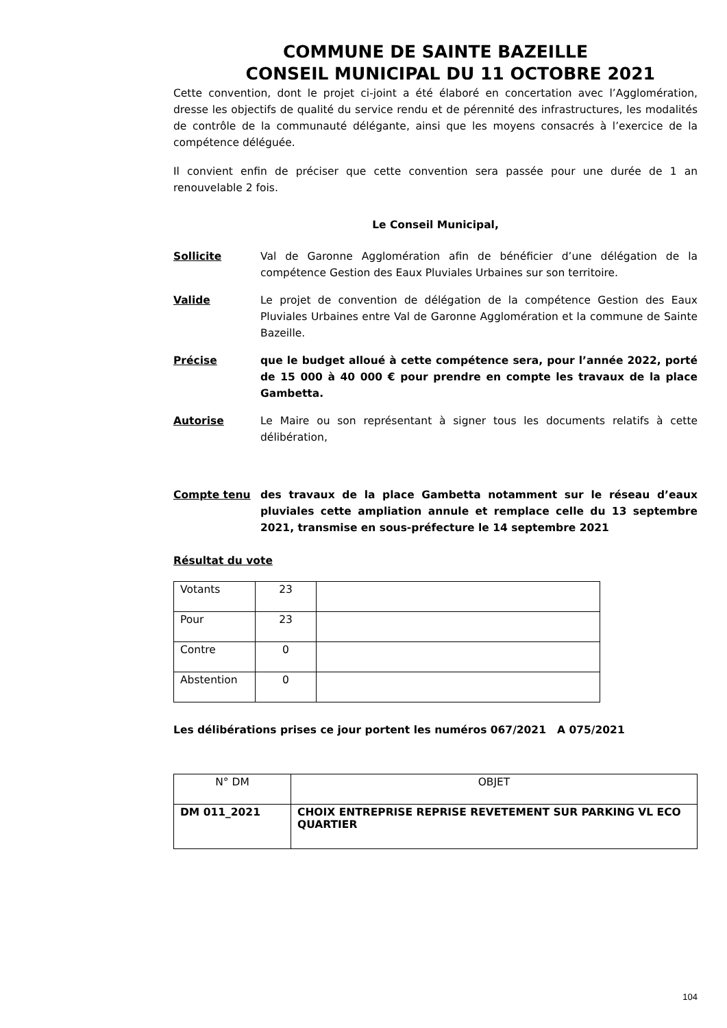COMMUNE DE SAINTE BAZEILLE
CONSEIL MUNICIPAL DU 11 OCTOBRE 2021
Cette convention, dont le projet ci-joint a été élaboré en concertation avec l’Agglomération, dresse les objectifs de qualité du service rendu et de pérennité des infrastructures, les modalités de contrôle de la communauté délégante, ainsi que les moyens consacrés à l’exercice de la compétence déléguée.
Il convient enfin de préciser que cette convention sera passée pour une durée de 1 an renouvelable 2 fois.
Le Conseil Municipal,
Sollicite Val de Garonne Agglomération afin de bénéficier d’une délégation de la compétence Gestion des Eaux Pluviales Urbaines sur son territoire.
Valide Le projet de convention de délégation de la compétence Gestion des Eaux Pluviales Urbaines entre Val de Garonne Agglomération et la commune de Sainte Bazeille.
Précise que le budget alloué à cette compétence sera, pour l’année 2022, porté de 15 000 à 40 000 € pour prendre en compte les travaux de la place Gambetta.
Autorise Le Maire ou son représentant à signer tous les documents relatifs à cette délibération,
Compte tenu des travaux de la place Gambetta notamment sur le réseau d’eaux pluviales cette ampliation annule et remplace celle du 13 septembre 2021, transmise en sous-préfecture le 14 septembre 2021
Résultat du vote
| Votants | 23 | |
| Pour | 23 | |
| Contre | 0 | |
| Abstention | 0 | |
Les délibérations prises ce jour portent les numéros 067/2021 A 075/2021
| N° DM | OBJET |
| DM 011_2021 | CHOIX ENTREPRISE REPRISE REVETEMENT SUR PARKING VL ECO QUARTIER |
104